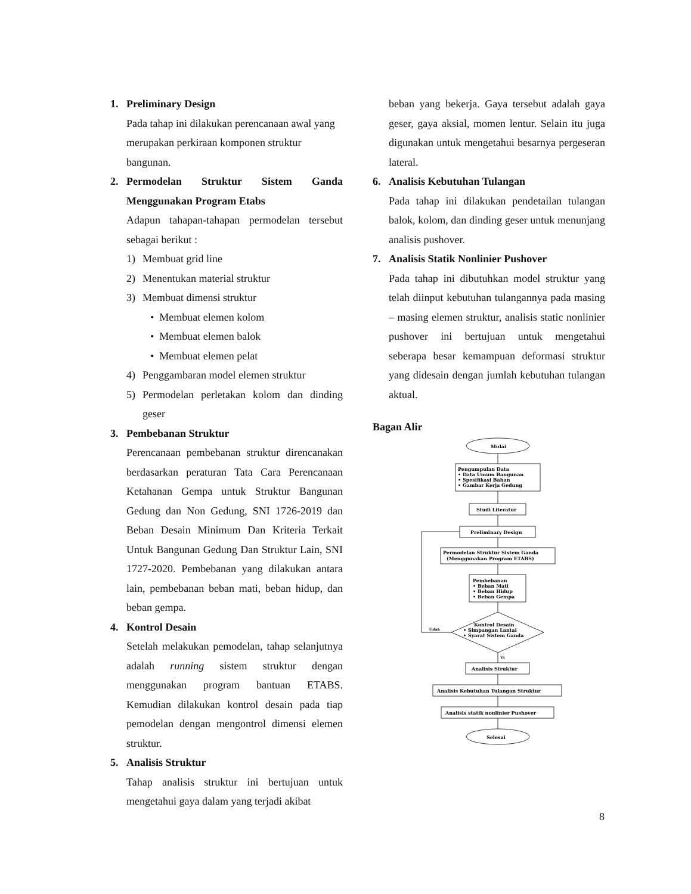1. Preliminary Design
Pada tahap ini dilakukan perencanaan awal yang merupakan perkiraan komponen struktur bangunan.
2. Permodelan Struktur Sistem Ganda Menggunakan Program Etabs
Adapun tahapan-tahapan permodelan tersebut sebagai berikut :
1) Membuat grid line
2) Menentukan material struktur
3) Membuat dimensi struktur
• Membuat elemen kolom
• Membuat elemen balok
• Membuat elemen pelat
4) Penggambaran model elemen struktur
5) Permodelan perletakan kolom dan dinding geser
3. Pembebanan Struktur
Perencanaan pembebanan struktur direncanakan berdasarkan peraturan Tata Cara Perencanaan Ketahanan Gempa untuk Struktur Bangunan Gedung dan Non Gedung, SNI 1726-2019 dan Beban Desain Minimum Dan Kriteria Terkait Untuk Bangunan Gedung Dan Struktur Lain, SNI 1727-2020. Pembebanan yang dilakukan antara lain, pembebanan beban mati, beban hidup, dan beban gempa.
4. Kontrol Desain
Setelah melakukan pemodelan, tahap selanjutnya adalah running sistem struktur dengan menggunakan program bantuan ETABS. Kemudian dilakukan kontrol desain pada tiap pemodelan dengan mengontrol dimensi elemen struktur.
5. Analisis Struktur
Tahap analisis struktur ini bertujuan untuk mengetahui gaya dalam yang terjadi akibat
beban yang bekerja. Gaya tersebut adalah gaya geser, gaya aksial, momen lentur. Selain itu juga digunakan untuk mengetahui besarnya pergeseran lateral.
6. Analisis Kebutuhan Tulangan
Pada tahap ini dilakukan pendetailan tulangan balok, kolom, dan dinding geser untuk menunjang analisis pushover.
7. Analisis Statik Nonlinier Pushover
Pada tahap ini dibutuhkan model struktur yang telah diinput kebutuhan tulangannya pada masing – masing elemen struktur, analisis static nonlinier pushover ini bertujuan untuk mengetahui seberapa besar kemampuan deformasi struktur yang didesain dengan jumlah kebutuhan tulangan aktual.
Bagan Alir
Mulai
Pengumpulan Data
• Data Umum Bangunan
• Spesifikasi Bahan
• Gambar Kerja Gedung
Studi Literatur
Preliminary Design
Permodelan Struktur Sistem Ganda
(Menggunakan Program ETABS)
Pembebanan
• Beban Mati
• Beban Hidup
• Beban Gempa
Kontrol Desain
• Simpangan Lantai
• Syarat Sistem Ganda
Tidak
Ya
Analisis Struktur
Analisis Kebutuhan Tulangan Struktur
Analisis statik nonlinier Pushover
Selesai
8